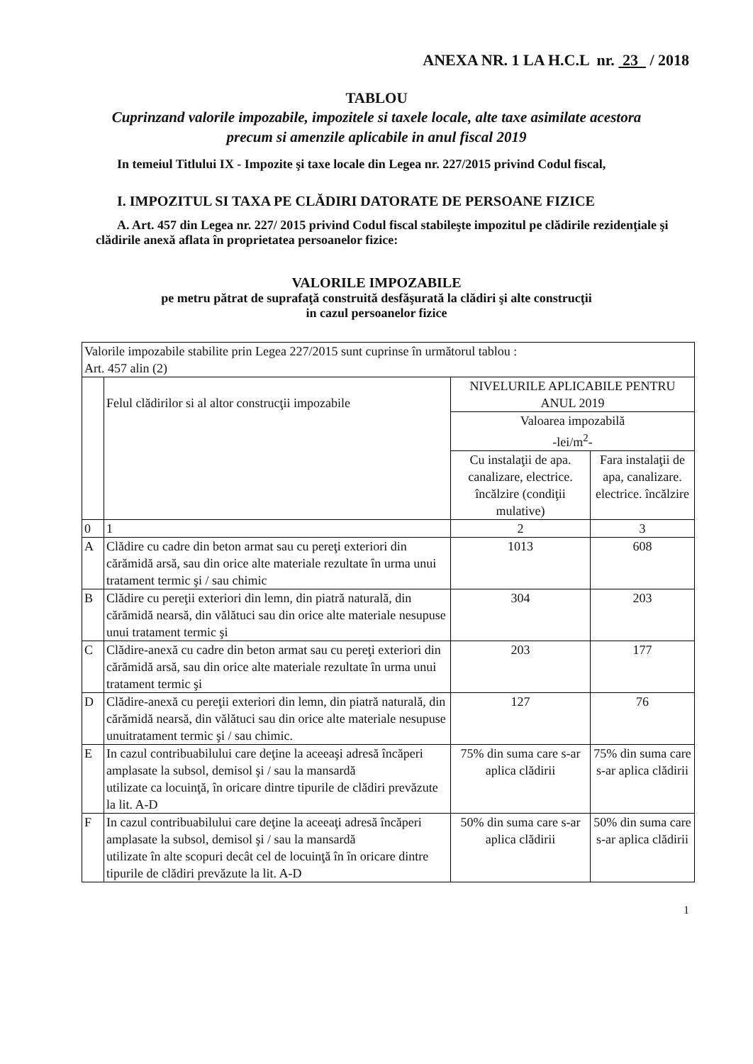ANEXA NR. 1 LA H.C.L nr. 23 / 2018
TABLOU
Cuprinzand valorile impozabile, impozitele si taxele locale, alte taxe asimilate acestora precum si amenzile aplicabile in anul fiscal 2019
In temeiul Titlului IX - Impozite şi taxe locale din Legea nr. 227/2015 privind Codul fiscal,
I. IMPOZITUL SI TAXA PE CLĂDIRI DATORATE DE PERSOANE FIZICE
A. Art. 457 din Legea nr. 227/ 2015 privind Codul fiscal stabileşte impozitul pe clădirile rezidenţiale şi clădirile anexă aflata în proprietatea persoanelor fizice:
VALORILE IMPOZABILE
pe metru pătrat de suprafaţă construită desfăşurată la clădiri şi alte construcţii
in cazul persoanelor fizice
| Valorile impozabile stabilite prin Legea 227/2015 sunt cuprinse în următorul tablou : Art. 457 alin (2) | | | |
| | Felul clădirilor si al altor construcţii impozabile | NIVELURILE APLICABILE PENTRU ANUL 2019 | |
| | | Valoarea impozabilă -lei/m<sup>2</sup>- | |
| | | Cu instalaţii de apa. canalizare, electrice. încălzire (condiţii mulative) | Fara instalaţii de apa, canalizare. electrice. încălzire |
| 0 | 1 | 2 | 3 |
| A | Clădire cu cadre din beton armat sau cu pereţi exteriori din cărămidă arsă, sau din orice alte materiale rezultate în urma unui tratament termic şi / sau chimic | 1013 | 608 |
| B | Clădire cu pereţii exteriori din lemn, din piatră naturală, din cărămidă nearsă, din vălătuci sau din orice alte materiale nesupuse unui tratament termic şi | 304 | 203 |
| C | Clădire-anexă cu cadre din beton armat sau cu pereţi exteriori din cărămidă arsă, sau din orice alte materiale rezultate în urma unui tratament termic şi | 203 | 177 |
| D | Clădire-anexă cu pereţii exteriori din lemn, din piatră naturală, din cărămidă nearsă, din vălătuci sau din orice alte materiale nesupuse unuitratament termic şi / sau chimic. | 127 | 76 |
| E | In cazul contribuabilului care deţine la aceeaşi adresă încăperi amplasate la subsol, demisol şi / sau la mansardă utilizate ca locuinţă, în oricare dintre tipurile de clădiri prevăzute la lit. A-D | 75% din suma care s-ar aplica clădirii | 75% din suma care s-ar aplica clădirii |
| F | In cazul contribuabilului care deţine la aceeaţi adresă încăperi amplasate la subsol, demisol şi / sau la mansardă utilizate în alte scopuri decât cel de locuinţă în în oricare dintre tipurile de clădiri prevăzute la lit. A-D | 50% din suma care s-ar aplica clădirii | 50% din suma care s-ar aplica clădirii |
1